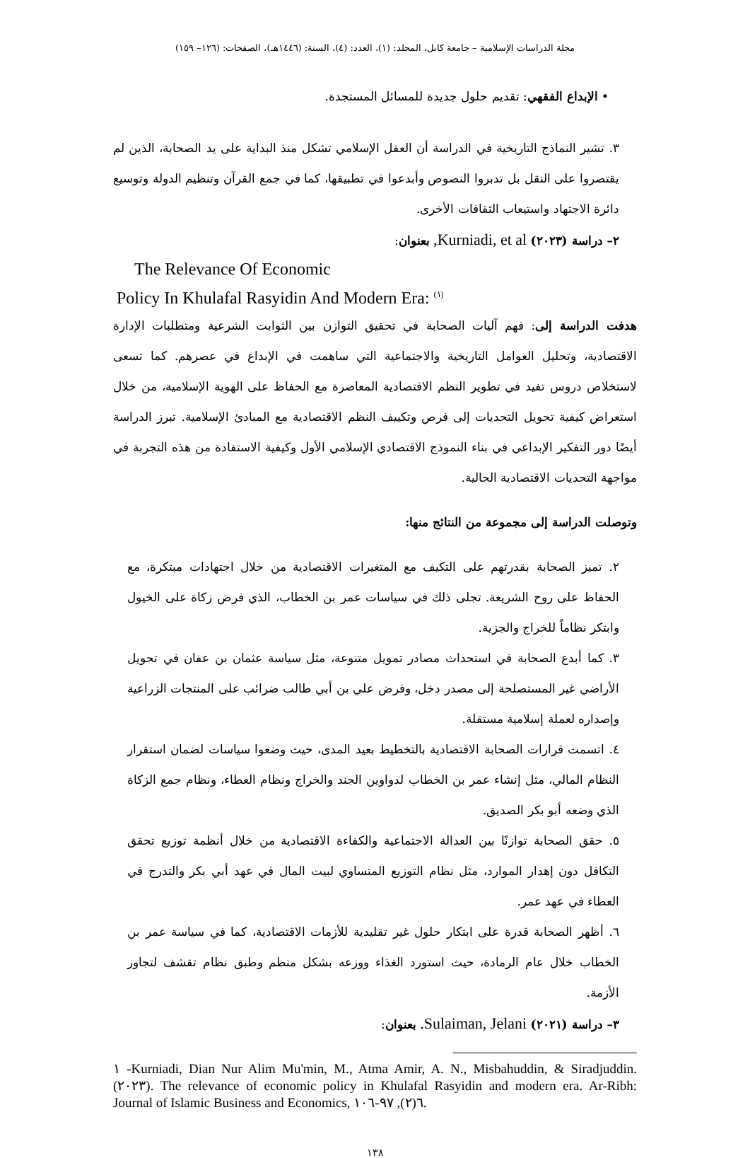مجلة الدراسات الإسلامية – جامعة كابل، المجلد: (١)، العدد: (٤)، السنة: (١٤٤٦هـ)، الصفحات: (١٢٦– ١٥٩)
• الإبداع الفقهي: تقديم حلول جديدة للمسائل المستجدة.
٣. تشير النماذج التاريخية في الدراسة أن العقل الإسلامي تشكل منذ البداية على يد الصحابة، الذين لم يقتصروا على النقل بل تدبروا النصوص وأبدعوا في تطبيقها، كما في جمع القرآن وتنظيم الدولة وتوسيع دائرة الاجتهاد واستيعاب الثقافات الأخرى.
٢– دراسة (٢٠٢٣) Kurniadi, et al, بعنوان:
The Relevance Of Economic
Policy In Khulafal Rasyidin And Modern Era: <sup>(١)</sup>
هدفت الدراسة إلى: فهم آليات الصحابة في تحقيق التوازن بين الثوابت الشرعية ومتطلبات الإدارة الاقتصادية، وتحليل العوامل التاريخية والاجتماعية التي ساهمت في الإبداع في عصرهم. كما تسعى لاستخلاص دروس تفيد في تطوير النظم الاقتصادية المعاصرة مع الحفاظ على الهوية الإسلامية، من خلال استعراض كيفية تحويل التحديات إلى فرص وتكييف النظم الاقتصادية مع المبادئ الإسلامية. تبرز الدراسة أيضًا دور التفكير الإبداعي في بناء النموذج الاقتصادي الإسلامي الأول وكيفية الاستفادة من هذه التجربة في مواجهة التحديات الاقتصادية الحالية.
وتوصلت الدراسة إلى مجموعة من النتائج منها:
٢. تميز الصحابة بقدرتهم على التكيف مع المتغيرات الاقتصادية من خلال اجتهادات مبتكرة، مع الحفاظ على روح الشريعة. تجلى ذلك في سياسات عمر بن الخطاب، الذي فرض زكاة على الخيول وابتكر نظاماً للخراج والجزية.
٣. كما أبدع الصحابة في استحداث مصادر تمويل متنوعة، مثل سياسة عثمان بن عفان في تحويل الأراضي غير المستصلحة إلى مصدر دخل، وفرض علي بن أبي طالب ضرائب على المنتجات الزراعية وإصداره لعملة إسلامية مستقلة.
٤. اتسمت قرارات الصحابة الاقتصادية بالتخطيط بعيد المدى، حيث وضعوا سياسات لضمان استقرار النظام المالي، مثل إنشاء عمر بن الخطاب لدواوين الجند والخراج ونظام العطاء، ونظام جمع الزكاة الذي وضعه أبو بكر الصديق.
٥. حقق الصحابة توازنًا بين العدالة الاجتماعية والكفاءة الاقتصادية من خلال أنظمة توزيع تحقق التكافل دون إهدار الموارد، مثل نظام التوزيع المتساوي لبيت المال في عهد أبي بكر والتدرج في العطاء في عهد عمر.
٦. أظهر الصحابة قدرة على ابتكار حلول غير تقليدية للأزمات الاقتصادية، كما في سياسة عمر بن الخطاب خلال عام الرمادة، حيث استورد الغذاء ووزعه بشكل منظم وطبق نظام تقشف لتجاوز الأزمة.
٣– دراسة (٢٠٢١) Sulaiman, Jelani. بعنوان:
١ -Kurniadi, Dian Nur Alim Mu'min, M., Atma Amir, A. N., Misbahuddin, & Siradjuddin. (٢٠٢٣). The relevance of economic policy in Khulafal Rasyidin and modern era. Ar-Ribh: Journal of Islamic Business and Economics, ٦(٢), ٩٧-١٠٦.
١٣٨